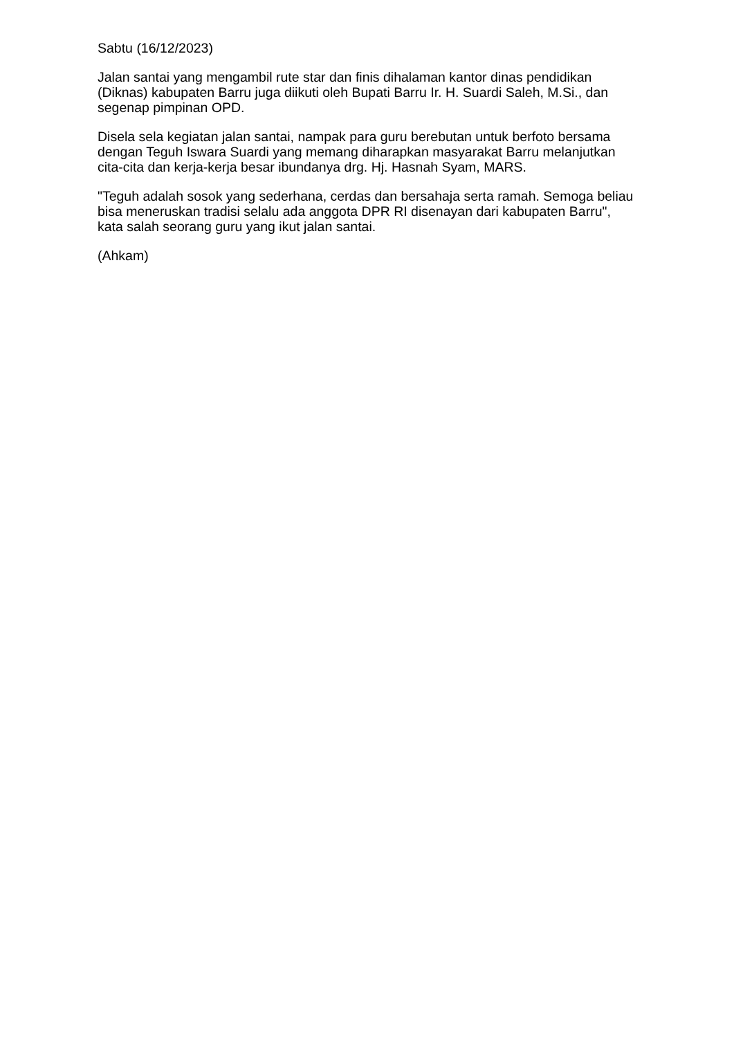Sabtu (16/12/2023)
Jalan santai yang mengambil rute star dan finis dihalaman kantor dinas pendidikan (Diknas) kabupaten Barru juga diikuti oleh Bupati Barru Ir. H. Suardi Saleh, M.Si., dan segenap pimpinan OPD.
Disela sela kegiatan jalan santai, nampak para guru berebutan untuk berfoto bersama dengan Teguh Iswara Suardi yang memang diharapkan masyarakat Barru melanjutkan cita-cita dan kerja-kerja besar ibundanya drg. Hj. Hasnah Syam, MARS.
"Teguh adalah sosok yang sederhana, cerdas dan bersahaja serta ramah. Semoga beliau bisa meneruskan tradisi selalu ada anggota DPR RI disenayan dari kabupaten Barru", kata salah seorang guru yang ikut jalan santai.
(Ahkam)